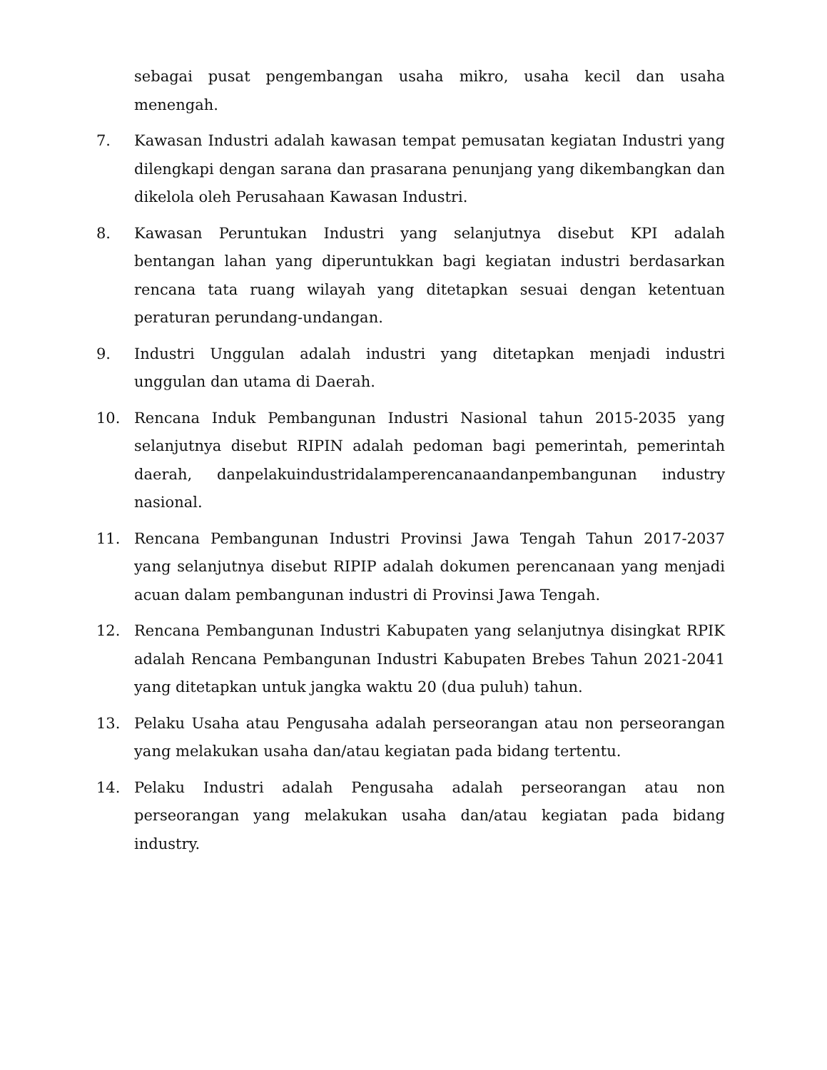sebagai pusat pengembangan usaha mikro, usaha kecil dan usaha menengah.
7. Kawasan Industri adalah kawasan tempat pemusatan kegiatan Industri yang dilengkapi dengan sarana dan prasarana penunjang yang dikembangkan dan dikelola oleh Perusahaan Kawasan Industri.
8. Kawasan Peruntukan Industri yang selanjutnya disebut KPI adalah bentangan lahan yang diperuntukkan bagi kegiatan industri berdasarkan rencana tata ruang wilayah yang ditetapkan sesuai dengan ketentuan peraturan perundang-undangan.
9. Industri Unggulan adalah industri yang ditetapkan menjadi industri unggulan dan utama di Daerah.
10. Rencana Induk Pembangunan Industri Nasional tahun 2015-2035 yang selanjutnya disebut RIPIN adalah pedoman bagi pemerintah, pemerintah daerah, danpelakuindustridalamperencanaandanpembangunan industry nasional.
11. Rencana Pembangunan Industri Provinsi Jawa Tengah Tahun 2017-2037 yang selanjutnya disebut RIPIP adalah dokumen perencanaan yang menjadi acuan dalam pembangunan industri di Provinsi Jawa Tengah.
12. Rencana Pembangunan Industri Kabupaten yang selanjutnya disingkat RPIK adalah Rencana Pembangunan Industri Kabupaten Brebes Tahun 2021-2041 yang ditetapkan untuk jangka waktu 20 (dua puluh) tahun.
13. Pelaku Usaha atau Pengusaha adalah perseorangan atau non perseorangan yang melakukan usaha dan/atau kegiatan pada bidang tertentu.
14. Pelaku Industri adalah Pengusaha adalah perseorangan atau non perseorangan yang melakukan usaha dan/atau kegiatan pada bidang industry.